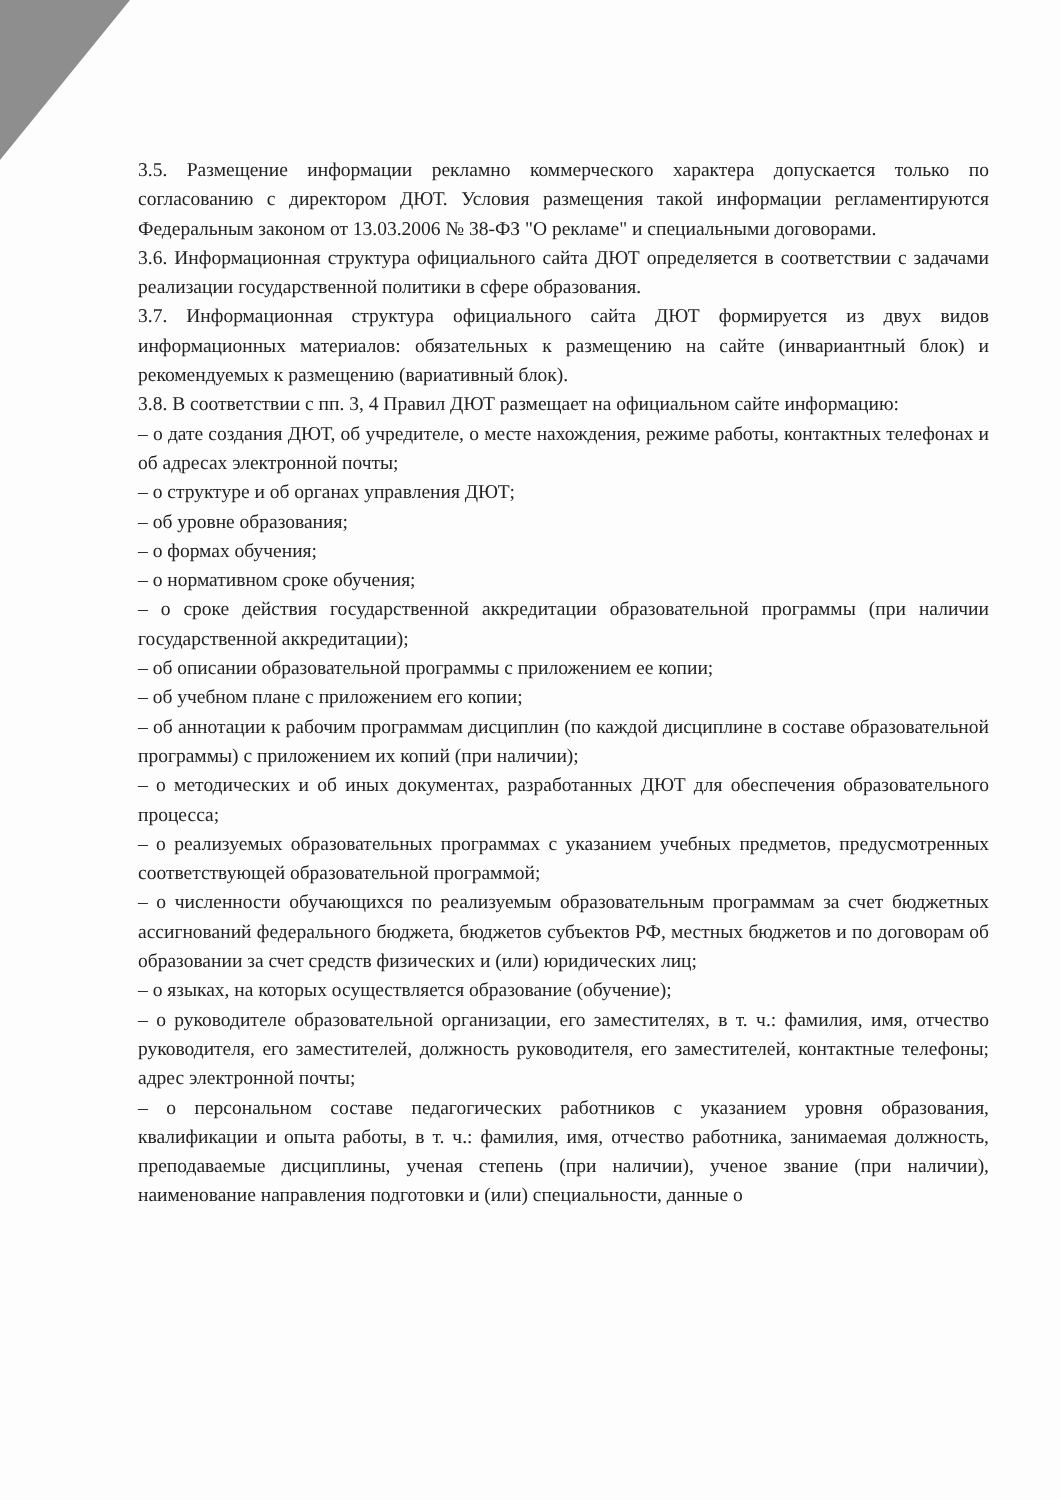3.5. Размещение информации рекламно коммерческого характера допускается только по согласованию с директором ДЮТ. Условия размещения такой информации регламентируются Федеральным законом от 13.03.2006 № 38-ФЗ "О рекламе" и специальными договорами.
3.6. Информационная структура официального сайта ДЮТ определяется в соответствии с задачами реализации государственной политики в сфере образования.
3.7. Информационная структура официального сайта ДЮТ формируется из двух видов информационных материалов: обязательных к размещению на сайте (инвариантный блок) и рекомендуемых к размещению (вариативный блок).
3.8. В соответствии с пп. 3, 4 Правил ДЮТ размещает на официальном сайте информацию:
– о дате создания ДЮТ, об учредителе, о месте нахождения, режиме работы, контактных телефонах и об адресах электронной почты;
– о структуре и об органах управления ДЮТ;
– об уровне образования;
– о формах обучения;
– о нормативном сроке обучения;
– о сроке действия государственной аккредитации образовательной программы (при наличии государственной аккредитации);
– об описании образовательной программы с приложением ее копии;
– об учебном плане с приложением его копии;
– об аннотации к рабочим программам дисциплин (по каждой дисциплине в составе образовательной программы) с приложением их копий (при наличии);
– о методических и об иных документах, разработанных ДЮТ для обеспечения образовательного процесса;
– о реализуемых образовательных программах с указанием учебных предметов, предусмотренных соответствующей образовательной программой;
– о численности обучающихся по реализуемым образовательным программам за счет бюджетных ассигнований федерального бюджета, бюджетов субъектов РФ, местных бюджетов и по договорам об образовании за счет средств физических и (или) юридических лиц;
– о языках, на которых осуществляется образование (обучение);
– о руководителе образовательной организации, его заместителях, в т. ч.: фамилия, имя, отчество руководителя, его заместителей, должность руководителя, его заместителей, контактные телефоны; адрес электронной почты;
– о персональном составе педагогических работников с указанием уровня образования, квалификации и опыта работы, в т. ч.: фамилия, имя, отчество работника, занимаемая должность, преподаваемые дисциплины, ученая степень (при наличии), ученое звание (при наличии), наименование направления подготовки и (или) специальности, данные о